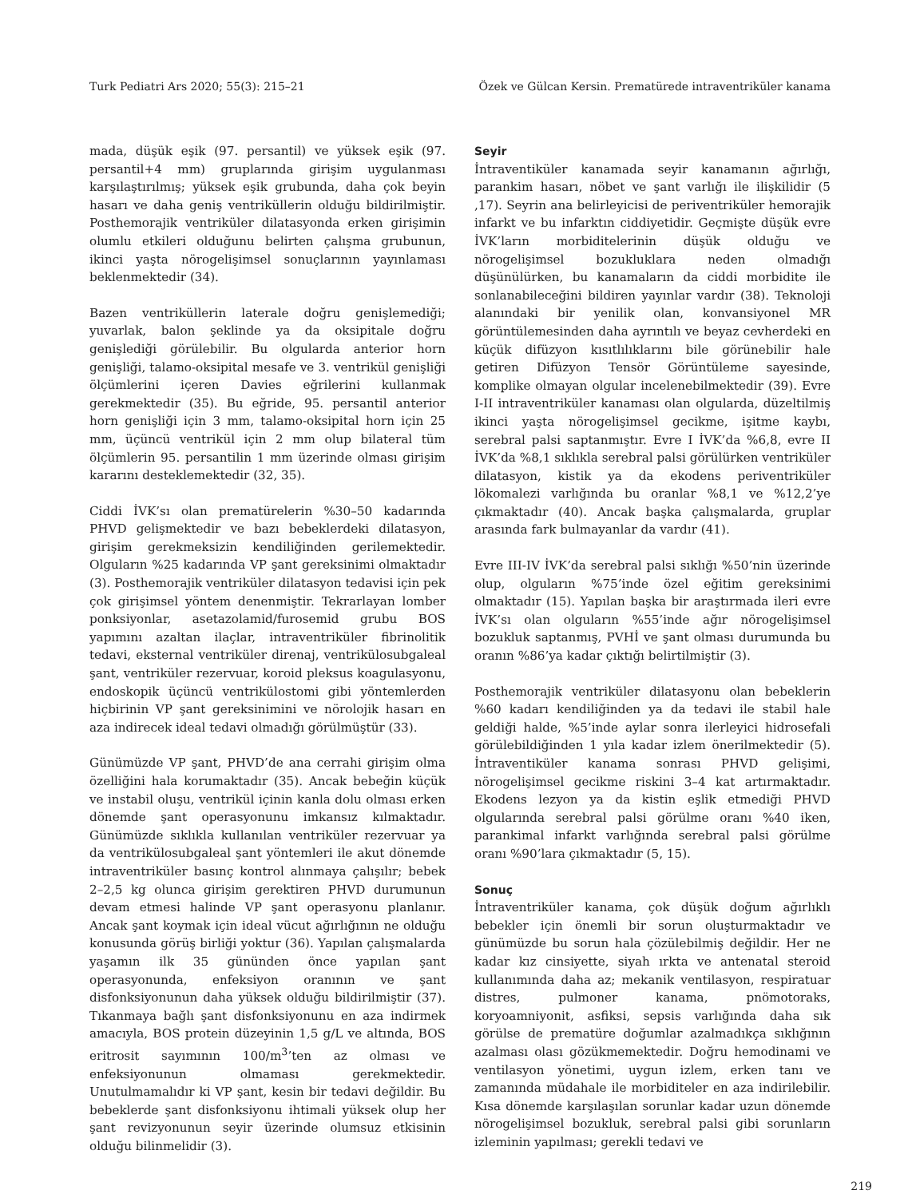Turk Pediatri Ars 2020; 55(3): 215–21 Özek ve Gülcan Kersin. Prematürede intraventriküler kanama
mada, düşük eşik (97. persantil) ve yüksek eşik (97. persantil+4 mm) gruplarında girişim uygulanması karşılaştırılmış; yüksek eşik grubunda, daha çok beyin hasarı ve daha geniş ventriküllerin olduğu bildirilmiştir. Posthemorajik ventriküler dilatasyonda erken girişimin olumlu etkileri olduğunu belirten çalışma grubunun, ikinci yaşta nörogelişimsel sonuçlarının yayınlaması beklenmektedir (34).
Bazen ventriküllerin laterale doğru genişlemediği; yuvarlak, balon şeklinde ya da oksipitale doğru genişlediği görülebilir. Bu olgularda anterior horn genişliği, talamo-oksipital mesafe ve 3. ventrikül genişliği ölçümlerini içeren Davies eğrilerini kullanmak gerekmektedir (35). Bu eğride, 95. persantil anterior horn genişliği için 3 mm, talamo-oksipital horn için 25 mm, üçüncü ventrikül için 2 mm olup bilateral tüm ölçümlerin 95. persantilin 1 mm üzerinde olması girişim kararını desteklemektedir (32, 35).
Ciddi İVK’sı olan prematürelerin %30–50 kadarında PHVD gelişmektedir ve bazı bebeklerdeki dilatasyon, girişim gerekmeksizin kendiliğinden gerilemektedir. Olguların %25 kadarında VP şant gereksinimi olmaktadır (3). Posthemorajik ventriküler dilatasyon tedavisi için pek çok girişimsel yöntem denenmiştir. Tekrarlayan lomber ponksiyonlar, asetazolamid/furosemid grubu BOS yapımını azaltan ilaçlar, intraventriküler fibrinolitik tedavi, eksternal ventriküler direnaj, ventrikülosubgaleal şant, ventriküler rezervuar, koroid pleksus koagulasyonu, endoskopik üçüncü ventrikülostomi gibi yöntemlerden hiçbirinin VP şant gereksinimini ve nörolojik hasarı en aza indirecek ideal tedavi olmadığı görülmüştür (33).
Günümüzde VP şant, PHVD’de ana cerrahi girişim olma özelliğini hala korumaktadır (35). Ancak bebeğin küçük ve instabil oluşu, ventrikül içinin kanla dolu olması erken dönemde şant operasyonunu imkansız kılmaktadır. Günümüzde sıklıkla kullanılan ventriküler rezervuar ya da ventrikülosubgaleal şant yöntemleri ile akut dönemde intraventriküler basınç kontrol alınmaya çalışılır; bebek 2–2,5 kg olunca girişim gerektiren PHVD durumunun devam etmesi halinde VP şant operasyonu planlanır. Ancak şant koymak için ideal vücut ağırlığının ne olduğu konusunda görüş birliği yoktur (36). Yapılan çalışmalarda yaşamın ilk 35 gününden önce yapılan şant operasyonunda, enfeksiyon oranının ve şant disfonksiyonunun daha yüksek olduğu bildirilmiştir (37). Tıkanmaya bağlı şant disfonksiyonunu en aza indirmek amacıyla, BOS protein düzeyinin 1,5 g/L ve altında, BOS eritrosit sayımının 100/m<sup>3</sup>’ten az olması ve enfeksiyonunun olmaması gerekmektedir. Unutulmamalıdır ki VP şant, kesin bir tedavi değildir. Bu bebeklerde şant disfonksiyonu ihtimali yüksek olup her şant revizyonunun seyir üzerinde olumsuz etkisinin olduğu bilinmelidir (3).
Seyir
İntraventiküler kanamada seyir kanamanın ağırlığı, parankim hasarı, nöbet ve şant varlığı ile ilişkilidir (5 ,17). Seyrin ana belirleyicisi de periventriküler hemorajik infarkt ve bu infarktın ciddiyetidir. Geçmişte düşük evre İVK’ların morbiditelerinin düşük olduğu ve nörogelişimsel bozukluklara neden olmadığı düşünülürken, bu kanamaların da ciddi morbidite ile sonlanabileceğini bildiren yayınlar vardır (38). Teknoloji alanındaki bir yenilik olan, konvansiyonel MR görüntülemesinden daha ayrıntılı ve beyaz cevherdeki en küçük difüzyon kısıtlılıklarını bile görünebilir hale getiren Difüzyon Tensör Görüntüleme sayesinde, komplike olmayan olgular incelenebilmektedir (39). Evre I-II intraventriküler kanaması olan olgularda, düzeltilmiş ikinci yaşta nörogelişimsel gecikme, işitme kaybı, serebral palsi saptanmıştır. Evre I İVK’da %6,8, evre II İVK’da %8,1 sıklıkla serebral palsi görülürken ventriküler dilatasyon, kistik ya da ekodens periventriküler lökomalezi varlığında bu oranlar %8,1 ve %12,2’ye çıkmaktadır (40). Ancak başka çalışmalarda, gruplar arasında fark bulmayanlar da vardır (41).
Evre III-IV İVK’da serebral palsi sıklığı %50’nin üzerinde olup, olguların %75’inde özel eğitim gereksinimi olmaktadır (15). Yapılan başka bir araştırmada ileri evre İVK’sı olan olguların %55’inde ağır nörogelişimsel bozukluk saptanmış, PVHİ ve şant olması durumunda bu oranın %86’ya kadar çıktığı belirtilmiştir (3).
Posthemorajik ventriküler dilatasyonu olan bebeklerin %60 kadarı kendiliğinden ya da tedavi ile stabil hale geldiği halde, %5’inde aylar sonra ilerleyici hidrosefali görülebildiğinden 1 yıla kadar izlem önerilmektedir (5). İntraventiküler kanama sonrası PHVD gelişimi, nörogelişimsel gecikme riskini 3–4 kat artırmaktadır. Ekodens lezyon ya da kistin eşlik etmediği PHVD olgularında serebral palsi görülme oranı %40 iken, parankimal infarkt varlığında serebral palsi görülme oranı %90’lara çıkmaktadır (5, 15).
Sonuç
İntraventriküler kanama, çok düşük doğum ağırlıklı bebekler için önemli bir sorun oluşturmaktadır ve günümüzde bu sorun hala çözülebilmiş değildir. Her ne kadar kız cinsiyette, siyah ırkta ve antenatal steroid kullanımında daha az; mekanik ventilasyon, respiratuar distres, pulmoner kanama, pnömotoraks, koryoamniyonit, asfiksi, sepsis varlığında daha sık görülse de prematüre doğumlar azalmadıkça sıklığının azalması olası gözükmemektedir. Doğru hemodinami ve ventilasyon yönetimi, uygun izlem, erken tanı ve zamanında müdahale ile morbiditeler en aza indirilebilir. Kısa dönemde karşılaşılan sorunlar kadar uzun dönemde nörogelişimsel bozukluk, serebral palsi gibi sorunların izleminin yapılması; gerekli tedavi ve
219